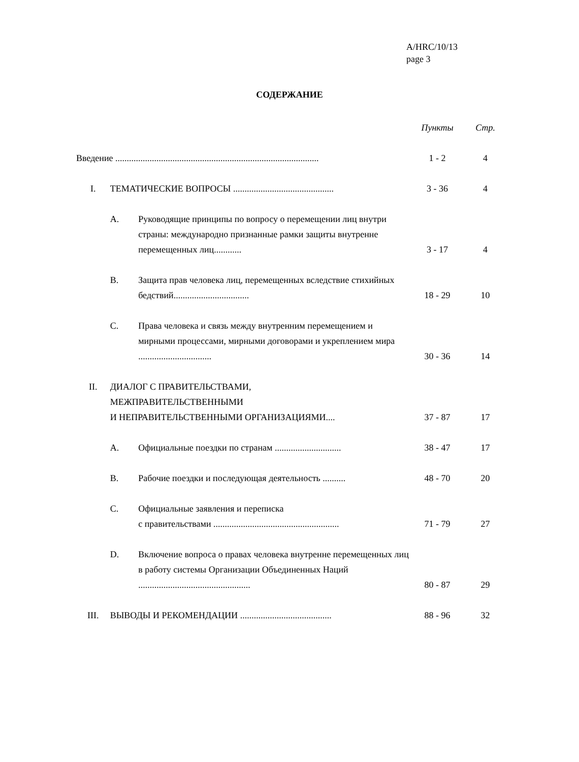A/HRC/10/13
page 3
СОДЕРЖАНИЕ
| | | | Пункты | Стр. |
| --- | --- | --- | --- | --- |
| Введение ......................................................................................... | | | 1 - 2 | 4 |
| I. | ТЕМАТИЧЕСКИЕ ВОПРОСЫ ............................................ | | 3 - 36 | 4 |
| | A. | Руководящие принципы по вопросу о перемещении лиц внутри страны: международно признанные рамки защиты внутренне перемещенных лиц............ | 3 - 17 | 4 |
| | B. | Защита прав человека лиц, перемещенных вследствие стихийных бедствий................................. | 18 - 29 | 10 |
| | C. | Права человека и связь между внутренним перемещением и мирными процессами, мирными договорами и укреплением мира ................................ | 30 - 36 | 14 |
| II. | ДИАЛОГ С ПРАВИТЕЛЬСТВАМИ, МЕЖПРАВИТЕЛЬСТВЕННЫМИ И НЕПРАВИТЕЛЬСТВЕННЫМИ ОРГАНИЗАЦИЯМИ.... | | 37 - 87 | 17 |
| | A. | Официальные поездки по странам ............................. | 38 - 47 | 17 |
| | B. | Рабочие поездки и последующая деятельность .......... | 48 - 70 | 20 |
| | C. | Официальные заявления и переписка с правительствами ....................................................... | 71 - 79 | 27 |
| | D. | Включение вопроса о правах человека внутренне перемещенных лиц в работу системы Организации Объединенных Наций ................................................. | 80 - 87 | 29 |
| III. | ВЫВОДЫ И РЕКОМЕНДАЦИИ ........................................ | | 88 - 96 | 32 |